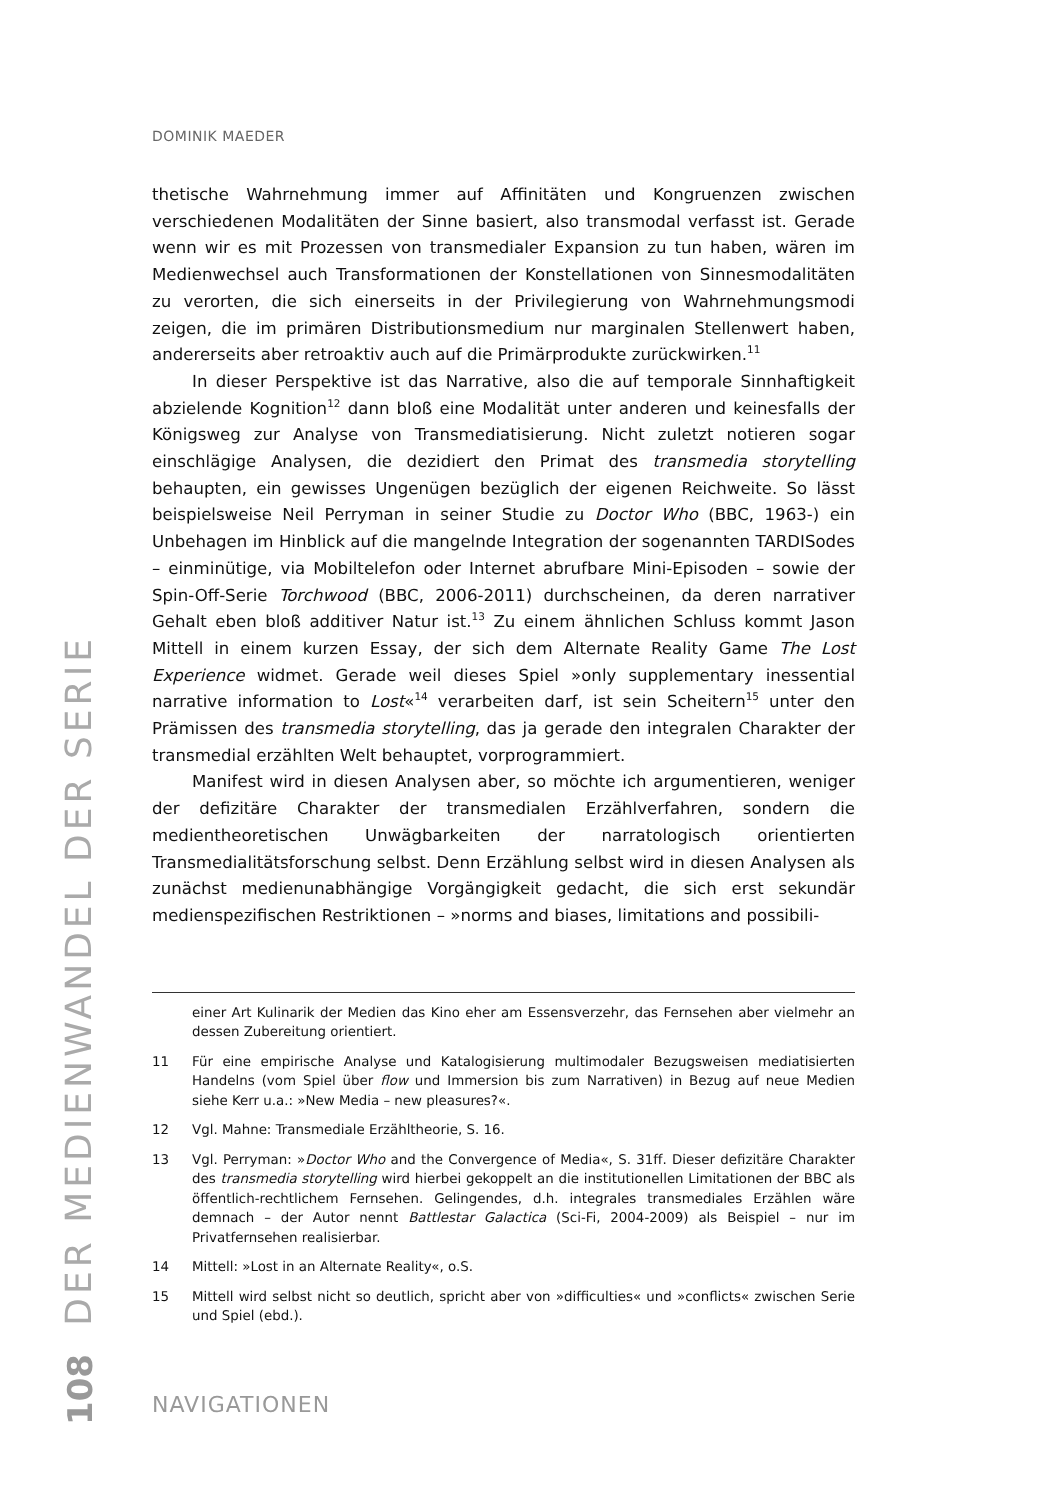DER MEDIENWANDEL DER SERIE
DOMINIK MAEDER
thetische Wahrnehmung immer auf Affinitäten und Kongruenzen zwischen verschiedenen Modalitäten der Sinne basiert, also transmodal verfasst ist. Gerade wenn wir es mit Prozessen von transmedialer Expansion zu tun haben, wären im Medienwechsel auch Transformationen der Konstellationen von Sinnesmodalitäten zu verorten, die sich einerseits in der Privilegierung von Wahrnehmungsmodi zeigen, die im primären Distributionsmedium nur marginalen Stellenwert haben, andererseits aber retroaktiv auch auf die Primärprodukte zurückwirken.<sup>11</sup>
In dieser Perspektive ist das Narrative, also die auf temporale Sinnhaftigkeit abzielende Kognition<sup>12</sup> dann bloß eine Modalität unter anderen und keinesfalls der Königsweg zur Analyse von Transmediatisierung. Nicht zuletzt notieren sogar einschlägige Analysen, die dezidiert den Primat des transmedia storytelling behaupten, ein gewisses Ungenügen bezüglich der eigenen Reichweite. So lässt beispielsweise Neil Perryman in seiner Studie zu Doctor Who (BBC, 1963-) ein Unbehagen im Hinblick auf die mangelnde Integration der sogenannten TARDISodes – einminütige, via Mobiltelefon oder Internet abrufbare Mini-Episoden – sowie der Spin-Off-Serie Torchwood (BBC, 2006-2011) durchscheinen, da deren narrativer Gehalt eben bloß additiver Natur ist.<sup>13</sup> Zu einem ähnlichen Schluss kommt Jason Mittell in einem kurzen Essay, der sich dem Alternate Reality Game The Lost Experience widmet. Gerade weil dieses Spiel »only supplementary inessential narrative information to Lost«<sup>14</sup> verarbeiten darf, ist sein Scheitern<sup>15</sup> unter den Prämissen des transmedia storytelling, das ja gerade den integralen Charakter der transmedial erzählten Welt behauptet, vorprogrammiert.
Manifest wird in diesen Analysen aber, so möchte ich argumentieren, weniger der defizitäre Charakter der transmedialen Erzählverfahren, sondern die medientheoretischen Unwägbarkeiten der narratologisch orientierten Transmedialitätsforschung selbst. Denn Erzählung selbst wird in diesen Analysen als zunächst medienunabhängige Vorgängigkeit gedacht, die sich erst sekundär medienspezifischen Restriktionen – »norms and biases, limitations and possibili-
einer Art Kulinarik der Medien das Kino eher am Essensverzehr, das Fernsehen aber vielmehr an dessen Zubereitung orientiert.
11 Für eine empirische Analyse und Katalogisierung multimodaler Bezugsweisen mediatisierten Handelns (vom Spiel über flow und Immersion bis zum Narrativen) in Bezug auf neue Medien siehe Kerr u.a.: »New Media – new pleasures?«.
12 Vgl. Mahne: Transmediale Erzähltheorie, S. 16.
13 Vgl. Perryman: »Doctor Who and the Convergence of Media«, S. 31ff. Dieser defizitäre Charakter des transmedia storytelling wird hierbei gekoppelt an die institutionellen Limitationen der BBC als öffentlich-rechtlichem Fernsehen. Gelingendes, d.h. integrales transmediales Erzählen wäre demnach – der Autor nennt Battlestar Galactica (Sci-Fi, 2004-2009) als Beispiel – nur im Privatfernsehen realisierbar.
14 Mittell: »Lost in an Alternate Reality«, o.S.
15 Mittell wird selbst nicht so deutlich, spricht aber von »difficulties« und »conflicts« zwischen Serie und Spiel (ebd.).
108
NAVIGATIONEN